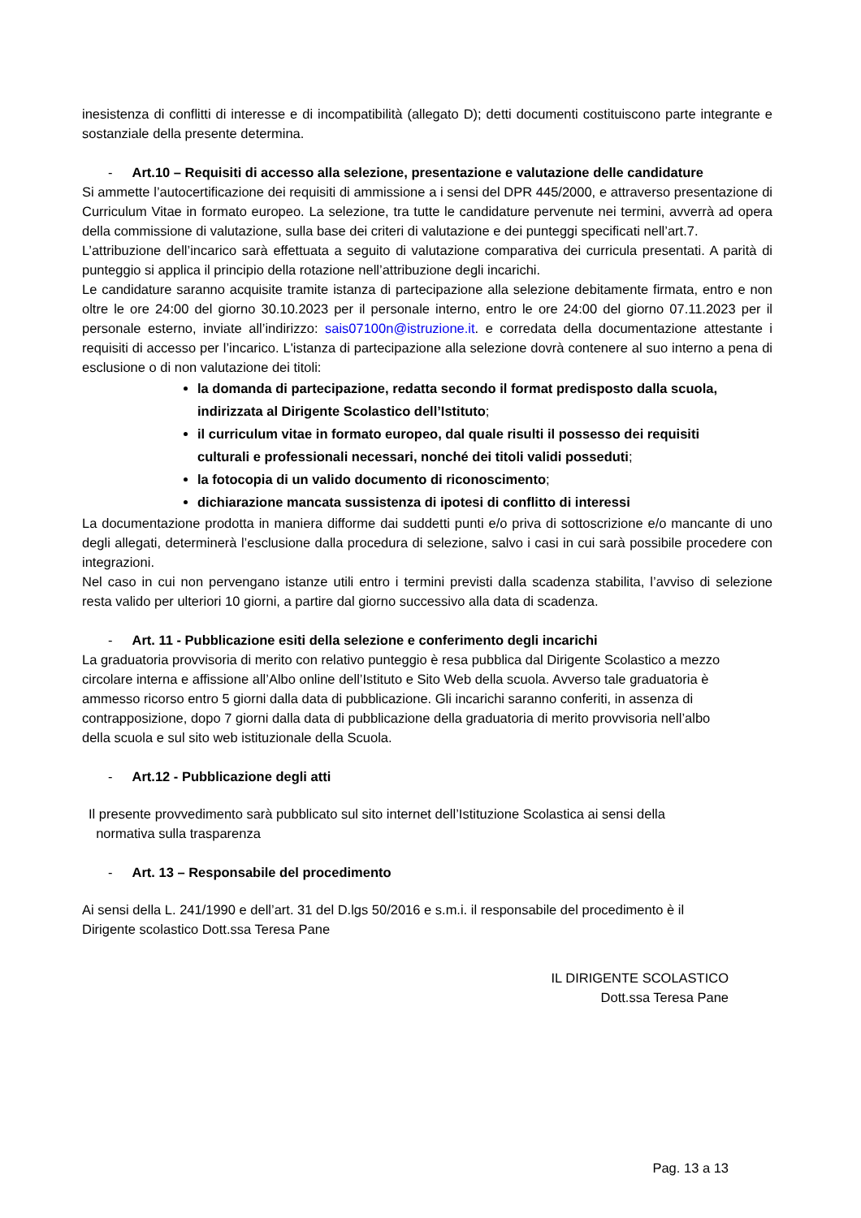inesistenza di conflitti di interesse e di incompatibilità (allegato D); detti documenti costituiscono parte integrante e sostanziale della presente determina.
- Art.10 – Requisiti di accesso alla selezione, presentazione e valutazione delle candidature
Si ammette l’autocertificazione dei requisiti di ammissione a i sensi del DPR 445/2000, e attraverso presentazione di Curriculum Vitae in formato europeo. La selezione, tra tutte le candidature pervenute nei termini, avverrà ad opera della commissione di valutazione, sulla base dei criteri di valutazione e dei punteggi specificati nell’art.7.
L’attribuzione dell’incarico sarà effettuata a seguito di valutazione comparativa dei curricula presentati. A parità di punteggio si applica il principio della rotazione nell’attribuzione degli incarichi.
Le candidature saranno acquisite tramite istanza di partecipazione alla selezione debitamente firmata, entro e non oltre le ore 24:00 del giorno 30.10.2023 per il personale interno, entro le ore 24:00 del giorno 07.11.2023 per il personale esterno, inviate all’indirizzo: sais07100n@istruzione.it. e corredata della documentazione attestante i requisiti di accesso per l’incarico. L'istanza di partecipazione alla selezione dovrà contenere al suo interno a pena di esclusione o di non valutazione dei titoli:
la domanda di partecipazione, redatta secondo il format predisposto dalla scuola, indirizzata al Dirigente Scolastico dell’Istituto;
il curriculum vitae in formato europeo, dal quale risulti il possesso dei requisiti culturali e professionali necessari, nonché dei titoli validi posseduti;
la fotocopia di un valido documento di riconoscimento;
dichiarazione mancata sussistenza di ipotesi di conflitto di interessi
La documentazione prodotta in maniera difforme dai suddetti punti e/o priva di sottoscrizione e/o mancante di uno degli allegati, determinerà l’esclusione dalla procedura di selezione, salvo i casi in cui sarà possibile procedere con integrazioni.
Nel caso in cui non pervengano istanze utili entro i termini previsti dalla scadenza stabilita, l’avviso di selezione resta valido per ulteriori 10 giorni, a partire dal giorno successivo alla data di scadenza.
- Art. 11 - Pubblicazione esiti della selezione e conferimento degli incarichi
La graduatoria provvisoria di merito con relativo punteggio è resa pubblica dal Dirigente Scolastico a mezzo circolare interna e affissione all’Albo online dell’Istituto e Sito Web della scuola. Avverso tale graduatoria è ammesso ricorso entro 5 giorni dalla data di pubblicazione. Gli incarichi saranno conferiti, in assenza di contrapposizione, dopo 7 giorni dalla data di pubblicazione della graduatoria di merito provvisoria nell’albo della scuola e sul sito web istituzionale della Scuola.
- Art.12 - Pubblicazione degli atti
Il presente provvedimento sarà pubblicato sul sito internet dell’Istituzione Scolastica ai sensi della
normativa sulla trasparenza
- Art. 13 – Responsabile del procedimento
Ai sensi della L. 241/1990 e dell’art. 31 del D.lgs 50/2016 e s.m.i. il responsabile del procedimento è il Dirigente scolastico Dott.ssa Teresa Pane
IL DIRIGENTE SCOLASTICO
Dott.ssa Teresa Pane
Pag. 13 a 13